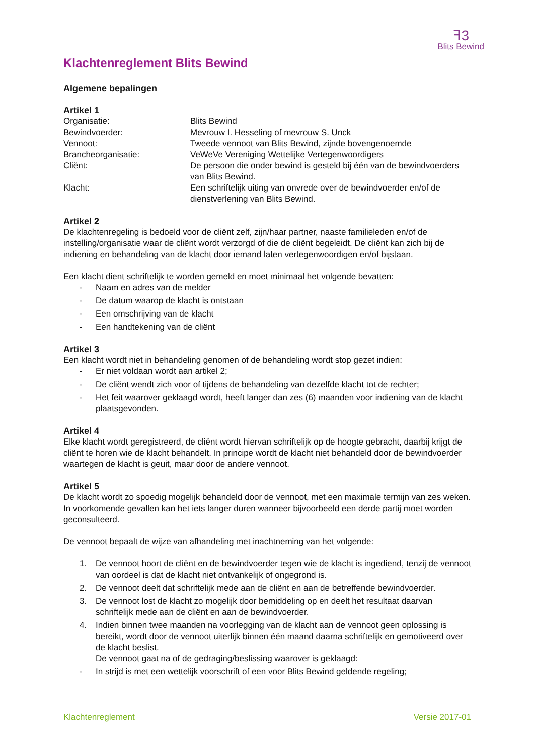ꟻ3
Blits Bewind
Klachtenreglement Blits Bewind
Algemene bepalingen
Artikel 1
Organisatie:
Blits Bewind
Bewindvoerder:
Mevrouw I. Hesseling of mevrouw S. Unck
Vennoot:
Tweede vennoot van Blits Bewind, zijnde bovengenoemde
Brancheorganisatie:
VeWeVe Vereniging Wettelijke Vertegenwoordigers
Cliënt:
De persoon die onder bewind is gesteld bij één van de bewindvoerders van Blits Bewind.
Klacht:
Een schriftelijk uiting van onvrede over de bewindvoerder en/of de dienstverlening van Blits Bewind.
Artikel 2
De klachtenregeling is bedoeld voor de cliënt zelf, zijn/haar partner, naaste familieleden en/of de instelling/organisatie waar de cliënt wordt verzorgd of die de cliënt begeleidt. De cliënt kan zich bij de indiening en behandeling van de klacht door iemand laten vertegenwoordigen en/of bijstaan.
Een klacht dient schriftelijk te worden gemeld en moet minimaal het volgende bevatten:
- Naam en adres van de melder
- De datum waarop de klacht is ontstaan
- Een omschrijving van de klacht
- Een handtekening van de cliënt
Artikel 3
Een klacht wordt niet in behandeling genomen of de behandeling wordt stop gezet indien:
- Er niet voldaan wordt aan artikel 2;
- De cliënt wendt zich voor of tijdens de behandeling van dezelfde klacht tot de rechter;
- Het feit waarover geklaagd wordt, heeft langer dan zes (6) maanden voor indiening van de klacht plaatsgevonden.
Artikel 4
Elke klacht wordt geregistreerd, de cliënt wordt hiervan schriftelijk op de hoogte gebracht, daarbij krijgt de cliënt te horen wie de klacht behandelt. In principe wordt de klacht niet behandeld door de bewindvoerder waartegen de klacht is geuit, maar door de andere vennoot.
Artikel 5
De klacht wordt zo spoedig mogelijk behandeld door de vennoot, met een maximale termijn van zes weken. In voorkomende gevallen kan het iets langer duren wanneer bijvoorbeeld een derde partij moet worden geconsulteerd.
De vennoot bepaalt de wijze van afhandeling met inachtneming van het volgende:
1. De vennoot hoort de cliënt en de bewindvoerder tegen wie de klacht is ingediend, tenzij de vennoot van oordeel is dat de klacht niet ontvankelijk of ongegrond is.
2. De vennoot deelt dat schriftelijk mede aan de cliënt en aan de betreffende bewindvoerder.
3. De vennoot lost de klacht zo mogelijk door bemiddeling op en deelt het resultaat daarvan schriftelijk mede aan de cliënt en aan de bewindvoerder.
4. Indien binnen twee maanden na voorlegging van de klacht aan de vennoot geen oplossing is bereikt, wordt door de vennoot uiterlijk binnen één maand daarna schriftelijk en gemotiveerd over de klacht beslist.
De vennoot gaat na of de gedraging/beslissing waarover is geklaagd:
- In strijd is met een wettelijk voorschrift of een voor Blits Bewind geldende regeling;
Klachtenreglement Versie 2017-01